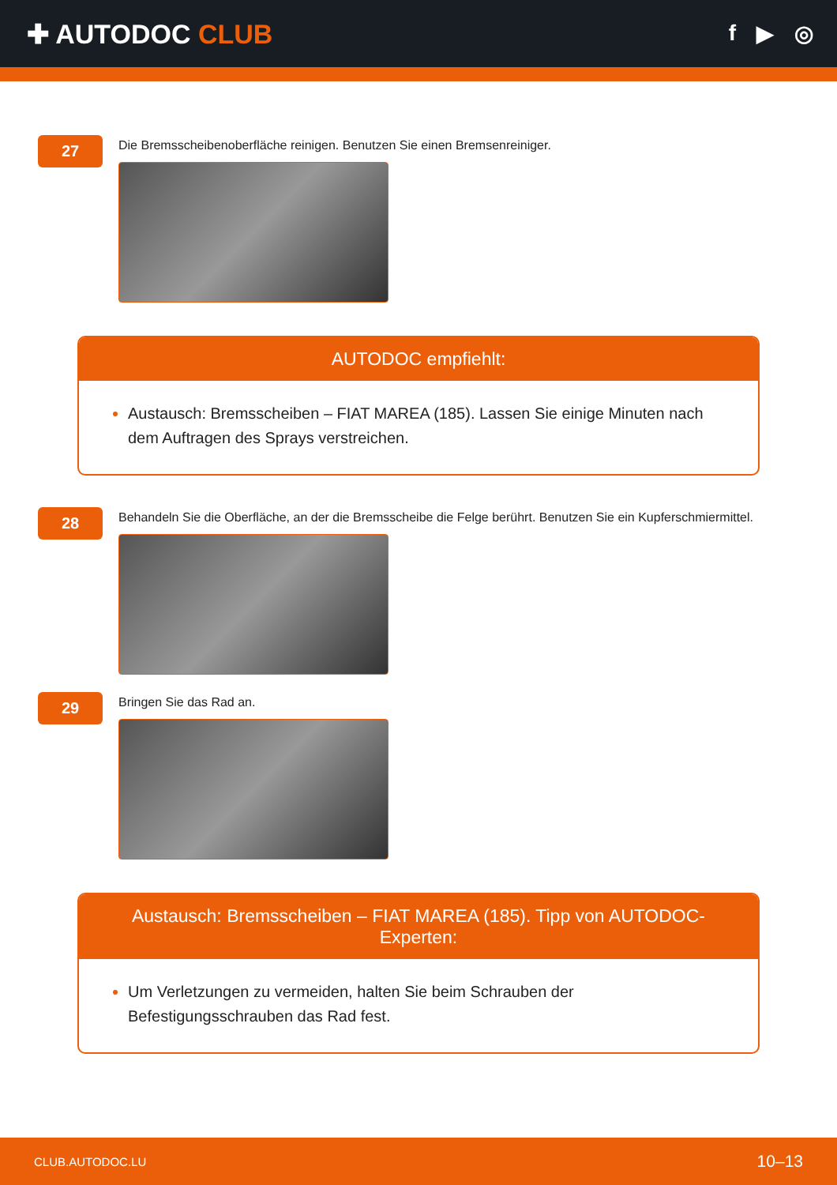✚ AUTODOC CLUB
f ▶ ◎
27
Die Bremsscheibenoberfläche reinigen. Benutzen Sie einen Bremsenreiniger.
AUTODOC empfiehlt:
Austausch: Bremsscheiben – FIAT MAREA (185). Lassen Sie einige Minuten nach dem Auftragen des Sprays verstreichen.
28
Behandeln Sie die Oberfläche, an der die Bremsscheibe die Felge berührt. Benutzen Sie ein Kupferschmiermittel.
29
Bringen Sie das Rad an.
Austausch: Bremsscheiben – FIAT MAREA (185). Tipp von AUTODOC-Experten:
Um Verletzungen zu vermeiden, halten Sie beim Schrauben der Befestigungsschrauben das Rad fest.
CLUB.AUTODOC.LU 10–13